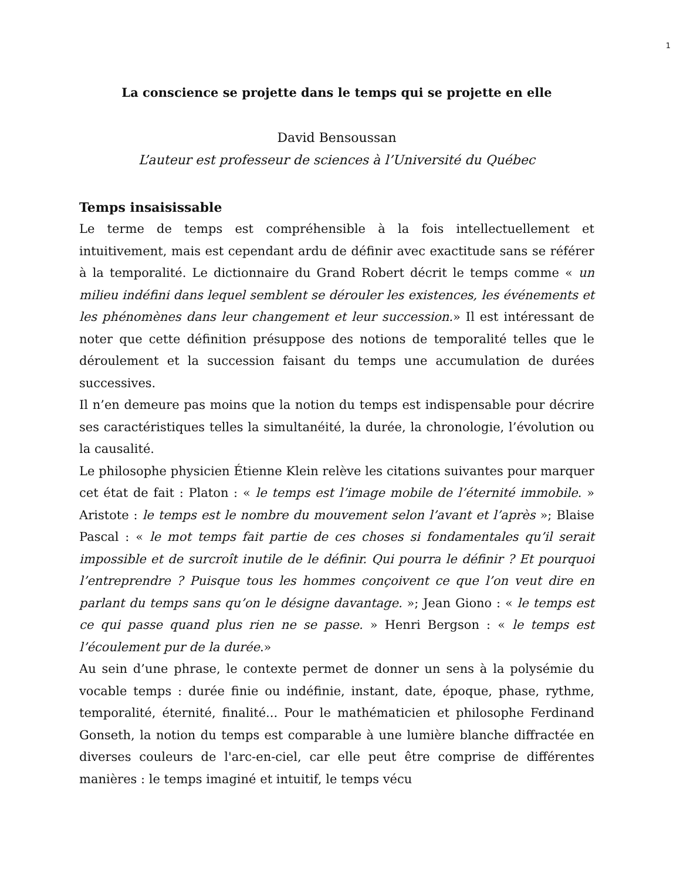1
La conscience se projette dans le temps qui se projette en elle
David Bensoussan
L’auteur est professeur de sciences à l’Université du Québec
Temps insaisissable
Le terme de temps est compréhensible à la fois intellectuellement et intuitivement, mais est cependant ardu de définir avec exactitude sans se référer à la temporalité. Le dictionnaire du Grand Robert décrit le temps comme « un milieu indéfini dans lequel semblent se dérouler les existences, les événements et les phénomènes dans leur changement et leur succession.» Il est intéressant de noter que cette définition présuppose des notions de temporalité telles que le déroulement et la succession faisant du temps une accumulation de durées successives.
Il n’en demeure pas moins que la notion du temps est indispensable pour décrire ses caractéristiques telles la simultanéité, la durée, la chronologie, l’évolution ou la causalité.
Le philosophe physicien Étienne Klein relève les citations suivantes pour marquer cet état de fait : Platon : « le temps est l’image mobile de l’éternité immobile. » Aristote : le temps est le nombre du mouvement selon l’avant et l’après »; Blaise Pascal : « le mot temps fait partie de ces choses si fondamentales qu’il serait impossible et de surcroît inutile de le définir. Qui pourra le définir ? Et pourquoi l’entreprendre ? Puisque tous les hommes conçoivent ce que l’on veut dire en parlant du temps sans qu’on le désigne davantage. »; Jean Giono : « le temps est ce qui passe quand plus rien ne se passe. » Henri Bergson : « le temps est l’écoulement pur de la durée.»
Au sein d’une phrase, le contexte permet de donner un sens à la polysémie du vocable temps : durée finie ou indéfinie, instant, date, époque, phase, rythme, temporalité, éternité, finalité... Pour le mathématicien et philosophe Ferdinand Gonseth, la notion du temps est comparable à une lumière blanche diffractée en diverses couleurs de l'arc-en-ciel, car elle peut être comprise de différentes manières : le temps imaginé et intuitif, le temps vécu